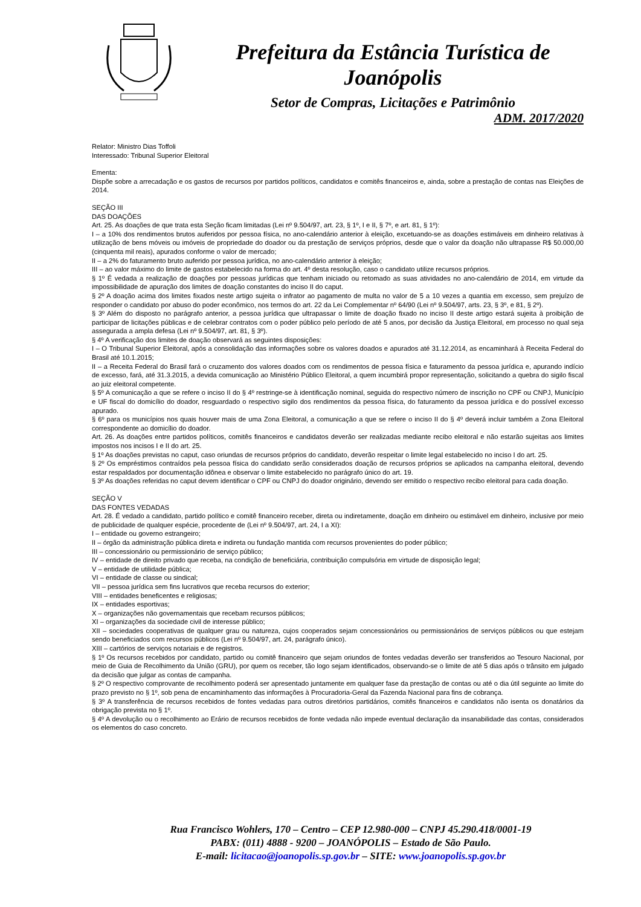Prefeitura da Estância Turística de Joanópolis
Setor de Compras, Licitações e Patrimônio
ADM. 2017/2020
Relator: Ministro Dias Toffoli
Interessado: Tribunal Superior Eleitoral
Ementa:
Dispõe sobre a arrecadação e os gastos de recursos por partidos políticos, candidatos e comitês financeiros e, ainda, sobre a prestação de contas nas Eleições de 2014.
SEÇÃO III
DAS DOAÇÕES
Art. 25. As doações de que trata esta Seção ficam limitadas (Lei nº 9.504/97, art. 23, § 1º, I e II, § 7º, e art. 81, § 1º):
I – a 10% dos rendimentos brutos auferidos por pessoa física, no ano-calendário anterior à eleição, excetuando-se as doações estimáveis em dinheiro relativas à utilização de bens móveis ou imóveis de propriedade do doador ou da prestação de serviços próprios, desde que o valor da doação não ultrapasse R$ 50.000,00 (cinquenta mil reais), apurados conforme o valor de mercado;
II – a 2% do faturamento bruto auferido por pessoa jurídica, no ano-calendário anterior à eleição;
III – ao valor máximo do limite de gastos estabelecido na forma do art. 4º desta resolução, caso o candidato utilize recursos próprios.
§ 1º É vedada a realização de doações por pessoas jurídicas que tenham iniciado ou retomado as suas atividades no ano-calendário de 2014, em virtude da impossibilidade de apuração dos limites de doação constantes do inciso II do caput.
§ 2º A doação acima dos limites fixados neste artigo sujeita o infrator ao pagamento de multa no valor de 5 a 10 vezes a quantia em excesso, sem prejuízo de responder o candidato por abuso do poder econômico, nos termos do art. 22 da Lei Complementar nº 64/90 (Lei nº 9.504/97, arts. 23, § 3º, e 81, § 2º).
§ 3º Além do disposto no parágrafo anterior, a pessoa jurídica que ultrapassar o limite de doação fixado no inciso II deste artigo estará sujeita à proibição de participar de licitações públicas e de celebrar contratos com o poder público pelo período de até 5 anos, por decisão da Justiça Eleitoral, em processo no qual seja assegurada a ampla defesa (Lei nº 9.504/97, art. 81, § 3º).
§ 4º A verificação dos limites de doação observará as seguintes disposições:
I – O Tribunal Superior Eleitoral, após a consolidação das informações sobre os valores doados e apurados até 31.12.2014, as encaminhará à Receita Federal do Brasil até 10.1.2015;
II – a Receita Federal do Brasil fará o cruzamento dos valores doados com os rendimentos de pessoa física e faturamento da pessoa jurídica e, apurando indício de excesso, fará, até 31.3.2015, a devida comunicação ao Ministério Público Eleitoral, a quem incumbirá propor representação, solicitando a quebra do sigilo fiscal ao juiz eleitoral competente.
§ 5º A comunicação a que se refere o inciso II do § 4º restringe-se à identificação nominal, seguida do respectivo número de inscrição no CPF ou CNPJ, Município e UF fiscal do domicílio do doador, resguardado o respectivo sigilo dos rendimentos da pessoa física, do faturamento da pessoa jurídica e do possível excesso apurado.
§ 6º para os municípios nos quais houver mais de uma Zona Eleitoral, a comunicação a que se refere o inciso II do § 4º deverá incluir também a Zona Eleitoral correspondente ao domicílio do doador.
Art. 26. As doações entre partidos políticos, comitês financeiros e candidatos deverão ser realizadas mediante recibo eleitoral e não estarão sujeitas aos limites impostos nos incisos I e II do art. 25.
§ 1º As doações previstas no caput, caso oriundas de recursos próprios do candidato, deverão respeitar o limite legal estabelecido no inciso I do art. 25.
§ 2º Os empréstimos contraídos pela pessoa física do candidato serão considerados doação de recursos próprios se aplicados na campanha eleitoral, devendo estar respaldados por documentação idônea e observar o limite estabelecido no parágrafo único do art. 19.
§ 3º As doações referidas no caput devem identificar o CPF ou CNPJ do doador originário, devendo ser emitido o respectivo recibo eleitoral para cada doação.
SEÇÃO V
DAS FONTES VEDADAS
Art. 28. É vedado a candidato, partido político e comitê financeiro receber, direta ou indiretamente, doação em dinheiro ou estimável em dinheiro, inclusive por meio de publicidade de qualquer espécie, procedente de (Lei nº 9.504/97, art. 24, I a XI):
I – entidade ou governo estrangeiro;
II – órgão da administração pública direta e indireta ou fundação mantida com recursos provenientes do poder público;
III – concessionário ou permissionário de serviço público;
IV – entidade de direito privado que receba, na condição de beneficiária, contribuição compulsória em virtude de disposição legal;
V – entidade de utilidade pública;
VI – entidade de classe ou sindical;
VII – pessoa jurídica sem fins lucrativos que receba recursos do exterior;
VIII – entidades beneficentes e religiosas;
IX – entidades esportivas;
X – organizações não governamentais que recebam recursos públicos;
XI – organizações da sociedade civil de interesse público;
XII – sociedades cooperativas de qualquer grau ou natureza, cujos cooperados sejam concessionários ou permissionários de serviços públicos ou que estejam sendo beneficiados com recursos públicos (Lei nº 9.504/97, art. 24, parágrafo único).
XIII – cartórios de serviços notariais e de registros.
§ 1º Os recursos recebidos por candidato, partido ou comitê financeiro que sejam oriundos de fontes vedadas deverão ser transferidos ao Tesouro Nacional, por meio de Guia de Recolhimento da União (GRU), por quem os receber, tão logo sejam identificados, observando-se o limite de até 5 dias após o trânsito em julgado da decisão que julgar as contas de campanha.
§ 2º O respectivo comprovante de recolhimento poderá ser apresentado juntamente em qualquer fase da prestação de contas ou até o dia útil seguinte ao limite do prazo previsto no § 1º, sob pena de encaminhamento das informações à Procuradoria-Geral da Fazenda Nacional para fins de cobrança.
§ 3º A transferência de recursos recebidos de fontes vedadas para outros diretórios partidários, comitês financeiros e candidatos não isenta os donatários da obrigação prevista no § 1º.
§ 4º A devolução ou o recolhimento ao Erário de recursos recebidos de fonte vedada não impede eventual declaração da insanabilidade das contas, considerados os elementos do caso concreto.
Rua Francisco Wohlers, 170 – Centro – CEP 12.980-000 – CNPJ 45.290.418/0001-19
PABX: (011) 4888 - 9200 – JOANÓPOLIS – Estado de São Paulo.
E-mail: licitacao@joanopolis.sp.gov.br – SITE: www.joanopolis.sp.gov.br